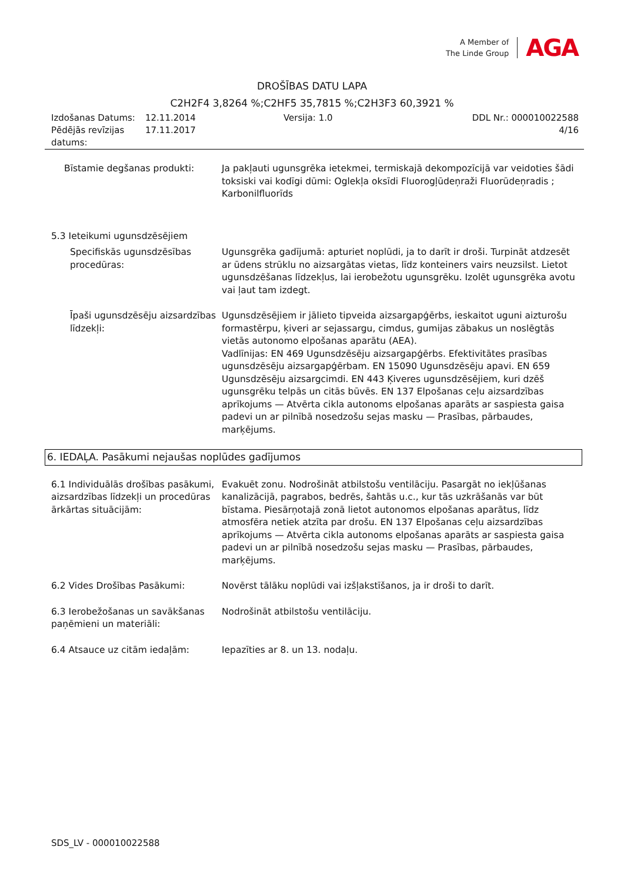A Member of
The Linde Group
AGA
DROŠĪBAS DATU LAPA
C2H2F4 3,8264 %;C2HF5 35,7815 %;C2H3F3 60,3921 %
Izdošanas Datums:
Pēdējās revīzijas datums:
12.11.2014
17.11.2017
Versija: 1.0 DDL Nr.: 000010022588
4/16
Bīstamie degšanas produkti: Ja pakļauti ugunsgrēka ietekmei, termiskajā dekompozīcijā var veidoties šādi toksiski vai kodīgi dūmi: Oglekļa oksīdi Fluorogļūdeņraži Fluorūdeņradis ; Karbonilfluorīds
5.3 Ieteikumi ugunsdzēsējiem
Specifiskās ugunsdzēsības procedūras:
Ugunsgrēka gadījumā: apturiet noplūdi, ja to darīt ir droši. Turpināt atdzesēt ar ūdens strūklu no aizsargātas vietas, līdz konteiners vairs neuzsilst. Lietot ugunsdzēšanas līdzekļus, lai ierobežotu ugunsgrēku. Izolēt ugunsgrēka avotu vai ļaut tam izdegt.
Īpaši ugunsdzēsēju aizsardzības līdzekļi:
Ugunsdzēsējiem ir jālieto tipveida aizsargapģērbs, ieskaitot uguni aizturošu formastērpu, ķiveri ar sejassargu, cimdus, gumijas zābakus un noslēgtās vietās autonomo elpošanas aparātu (AEA).
Vadlīnijas: EN 469 Ugunsdzēsēju aizsargapģērbs. Efektivitātes prasības ugunsdzēsēju aizsargapģērbam. EN 15090 Ugunsdzēsēju apavi. EN 659 Ugunsdzēsēju aizsargcimdi. EN 443 Ķiveres ugunsdzēsējiem, kuri dzēš ugunsgrēku telpās un citās būvēs. EN 137 Elpošanas ceļu aizsardzības aprīkojums — Atvērta cikla autonoms elpošanas aparāts ar saspiesta gaisa padevi un ar pilnībā nosedzošu sejas masku — Prasības, pārbaudes, marķējums.
6. IEDAĻA. Pasākumi nejaušas noplūdes gadījumos
6.1 Individuālās drošības pasākumi, aizsardzības līdzekļi un procedūras ārkārtas situācijām:
Evakuēt zonu. Nodrošināt atbilstošu ventilāciju. Pasargāt no iekļūšanas kanalizācijā, pagrabos, bedrēs, šahtās u.c., kur tās uzkrāšanās var būt bīstama. Piesārņotajā zonā lietot autonomos elpošanas aparātus, līdz atmosfēra netiek atzīta par drošu. EN 137 Elpošanas ceļu aizsardzības aprīkojums — Atvērta cikla autonoms elpošanas aparāts ar saspiesta gaisa padevi un ar pilnībā nosedzošu sejas masku — Prasības, pārbaudes, marķējums.
6.2 Vides Drošības Pasākumi: Novērst tālāku noplūdi vai izšļakstīšanos, ja ir droši to darīt.
6.3 Ierobežošanas un savākšanas paņēmieni un materiāli:
Nodrošināt atbilstošu ventilāciju.
6.4 Atsauce uz citām iedaļām: Iepazīties ar 8. un 13. nodaļu.
SDS_LV - 000010022588